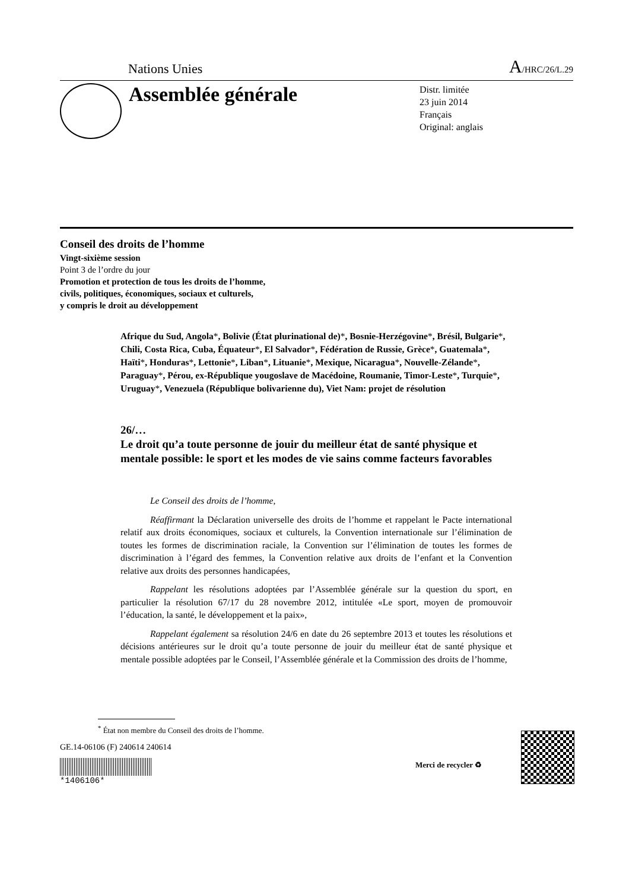Nations Unies A/HRC/26/L.29
Assemblée générale
Distr. limitée
23 juin 2014
Français
Original: anglais
Conseil des droits de l’homme
Vingt-sixième session
Point 3 de l’ordre du jour
Promotion et protection de tous les droits de l’homme,
civils, politiques, économiques, sociaux et culturels,
y compris le droit au développement
Afrique du Sud, Angola*, Bolivie (État plurinational de)*, Bosnie-Herzégovine*, Brésil, Bulgarie*, Chili, Costa Rica, Cuba, Équateur*, El Salvador*, Fédération de Russie, Grèce*, Guatemala*, Haïti*, Honduras*, Lettonie*, Liban*, Lituanie*, Mexique, Nicaragua*, Nouvelle-Zélande*, Paraguay*, Pérou, ex-République yougoslave de Macédoine, Roumanie, Timor-Leste*, Turquie*, Uruguay*, Venezuela (République bolivarienne du), Viet Nam: projet de résolution
26/…
Le droit qu’a toute personne de jouir du meilleur état de santé physique et mentale possible: le sport et les modes de vie sains comme facteurs favorables
Le Conseil des droits de l’homme,
Réaffirmant la Déclaration universelle des droits de l’homme et rappelant le Pacte international relatif aux droits économiques, sociaux et culturels, la Convention internationale sur l’élimination de toutes les formes de discrimination raciale, la Convention sur l’élimination de toutes les formes de discrimination à l’égard des femmes, la Convention relative aux droits de l’enfant et la Convention relative aux droits des personnes handicapées,
Rappelant les résolutions adoptées par l’Assemblée générale sur la question du sport, en particulier la résolution 67/17 du 28 novembre 2012, intitulée «Le sport, moyen de promouvoir l’éducation, la santé, le développement et la paix»,
Rappelant également sa résolution 24/6 en date du 26 septembre 2013 et toutes les résolutions et décisions antérieures sur le droit qu’a toute personne de jouir du meilleur état de santé physique et mentale possible adoptées par le Conseil, l’Assemblée générale et la Commission des droits de l’homme,
<sup>*</sup> État non membre du Conseil des droits de l’homme.
GE.14-06106 (F) 240614 240614
*1406106*
Merci de recycler ♻